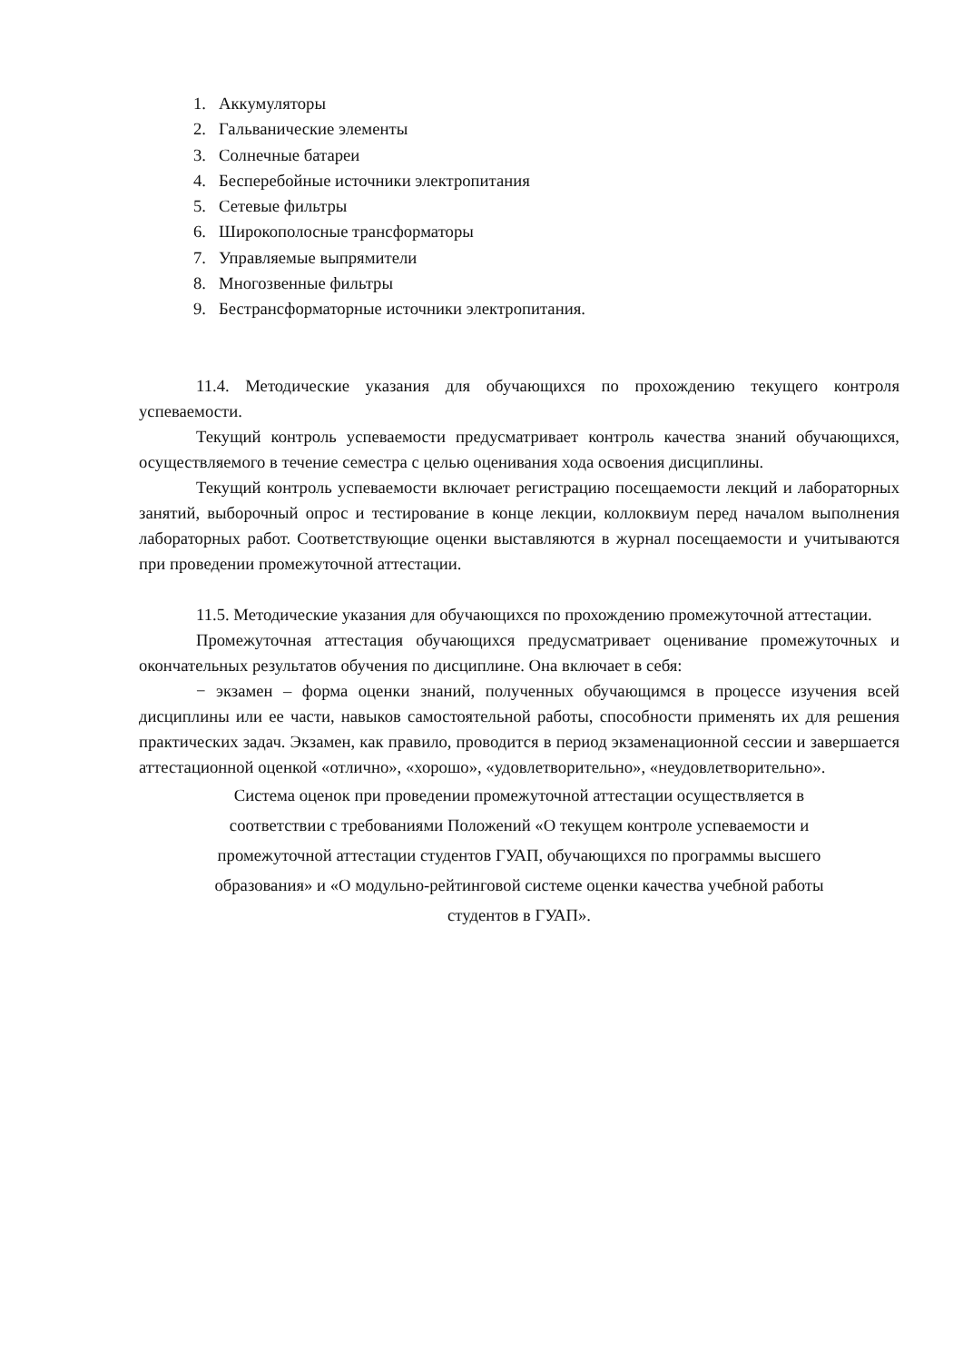1. Аккумуляторы
2. Гальванические элементы
3. Солнечные батареи
4. Бесперебойные источники электропитания
5. Сетевые фильтры
6. Широкополосные трансформаторы
7. Управляемые выпрямители
8. Многозвенные фильтры
9. Бестрансформаторные источники электропитания.
11.4. Методические указания для обучающихся по прохождению текущего контроля успеваемости.
Текущий контроль успеваемости предусматривает контроль качества знаний обучающихся, осуществляемого в течение семестра с целью оценивания хода освоения дисциплины.
Текущий контроль успеваемости включает регистрацию посещаемости лекций и лабораторных занятий, выборочный опрос и тестирование в конце лекции, коллоквиум перед началом выполнения лабораторных работ. Соответствующие оценки выставляются в журнал посещаемости и учитываются при проведении промежуточной аттестации.
11.5. Методические указания для обучающихся по прохождению промежуточной аттестации.
Промежуточная аттестация обучающихся предусматривает оценивание промежуточных и окончательных результатов обучения по дисциплине. Она включает в себя:
− экзамен – форма оценки знаний, полученных обучающимся в процессе изучения всей дисциплины или ее части, навыков самостоятельной работы, способности применять их для решения практических задач. Экзамен, как правило, проводится в период экзаменационной сессии и завершается аттестационной оценкой «отлично», «хорошо», «удовлетворительно», «неудовлетворительно».
Система оценок при проведении промежуточной аттестации осуществляется в
соответствии с требованиями Положений «О текущем контроле успеваемости и
промежуточной аттестации студентов ГУАП, обучающихся по программы высшего
образования» и «О модульно-рейтинговой системе оценки качества учебной работы
студентов в ГУАП».